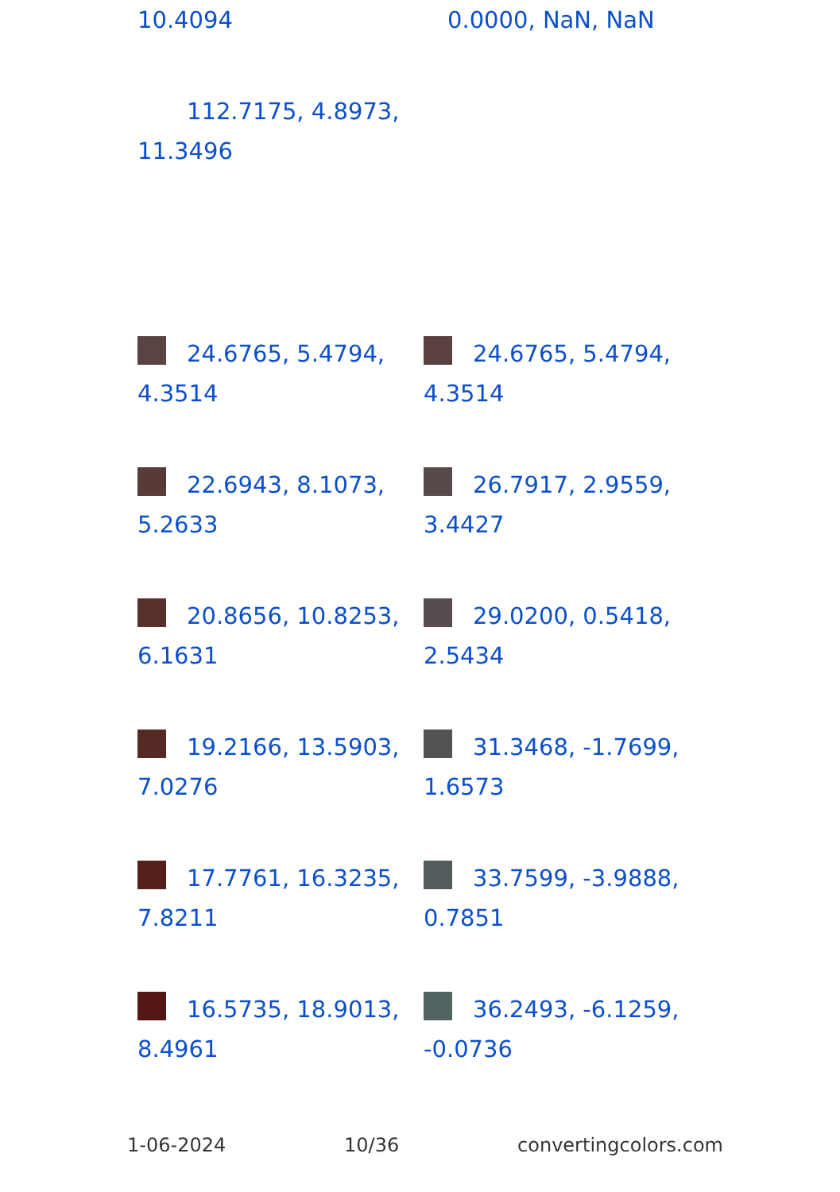10.4094 0.0000, NaN, NaN
112.7175, 4.8973, 11.3496
24.6765, 5.4794, 4.3514
24.6765, 5.4794, 4.3514
22.6943, 8.1073, 5.2633
26.7917, 2.9559, 3.4427
20.8656, 10.8253, 6.1631
29.0200, 0.5418, 2.5434
19.2166, 13.5903, 7.0276
31.3468, -1.7699, 1.6573
17.7761, 16.3235, 7.8211
33.7599, -3.9888, 0.7851
16.5735, 18.9013, 8.4961
36.2493, -6.1259, -0.0736
1-06-2024 10/36 convertingcolors.com